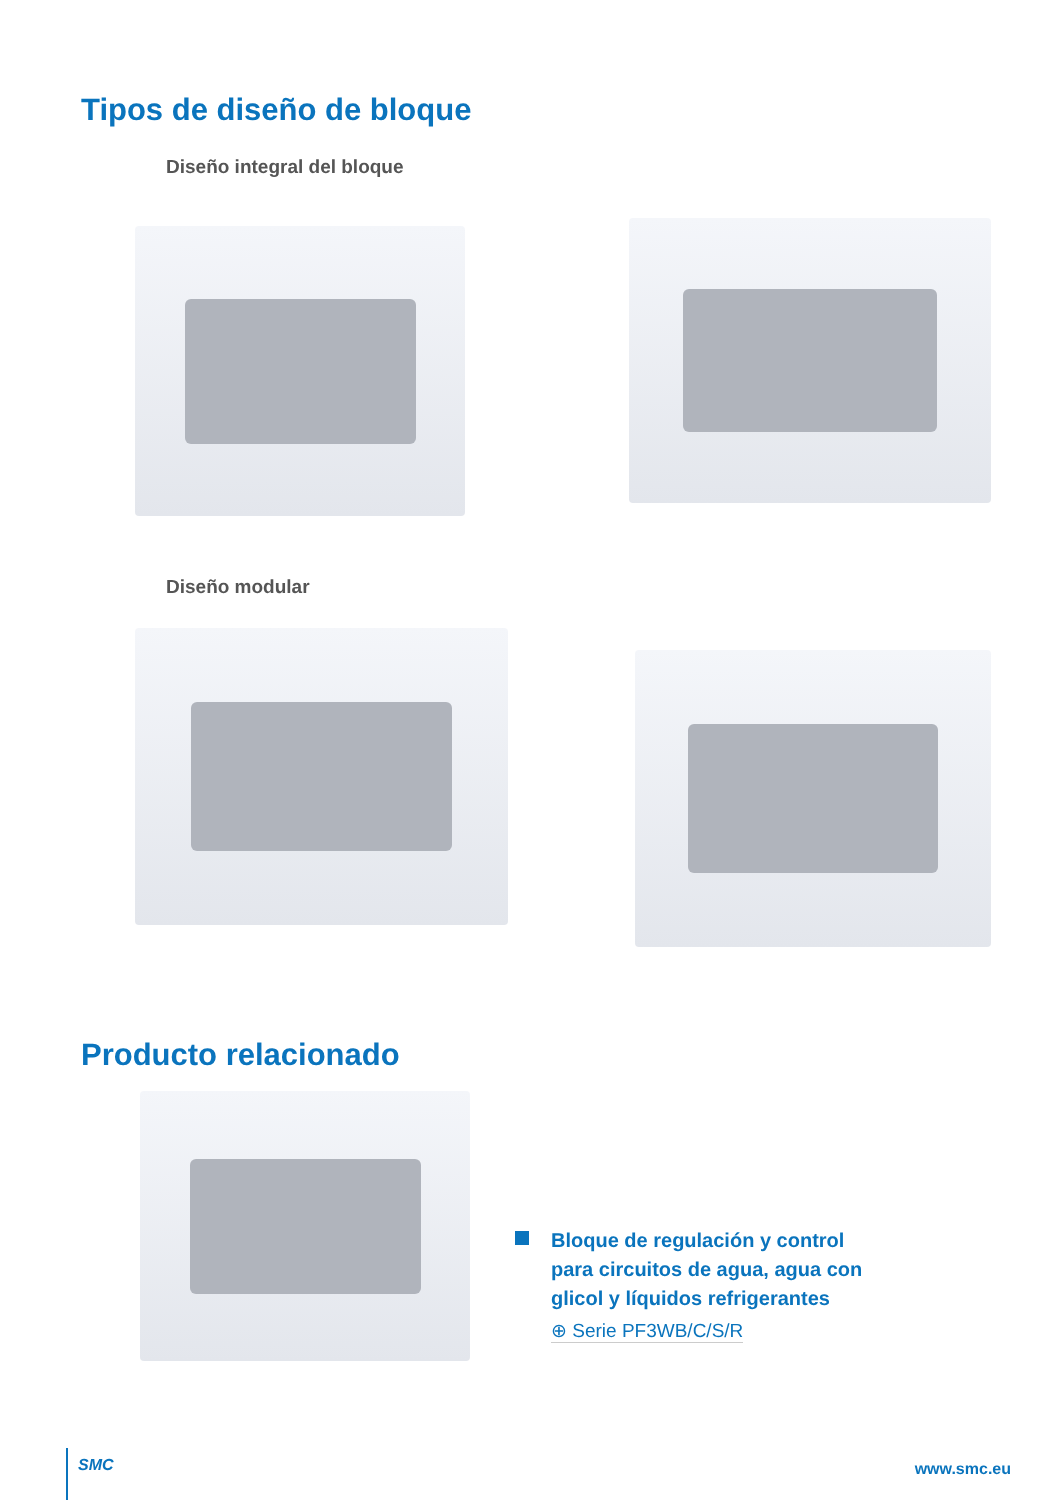Tipos de diseño de bloque
Diseño integral del bloque
Diseño modular
Producto relacionado
Bloque de regulación y control
para circuitos de agua, agua con
glicol y líquidos refrigerantes
⊕ Serie PF3WB/C/S/R
SMC www.smc.eu